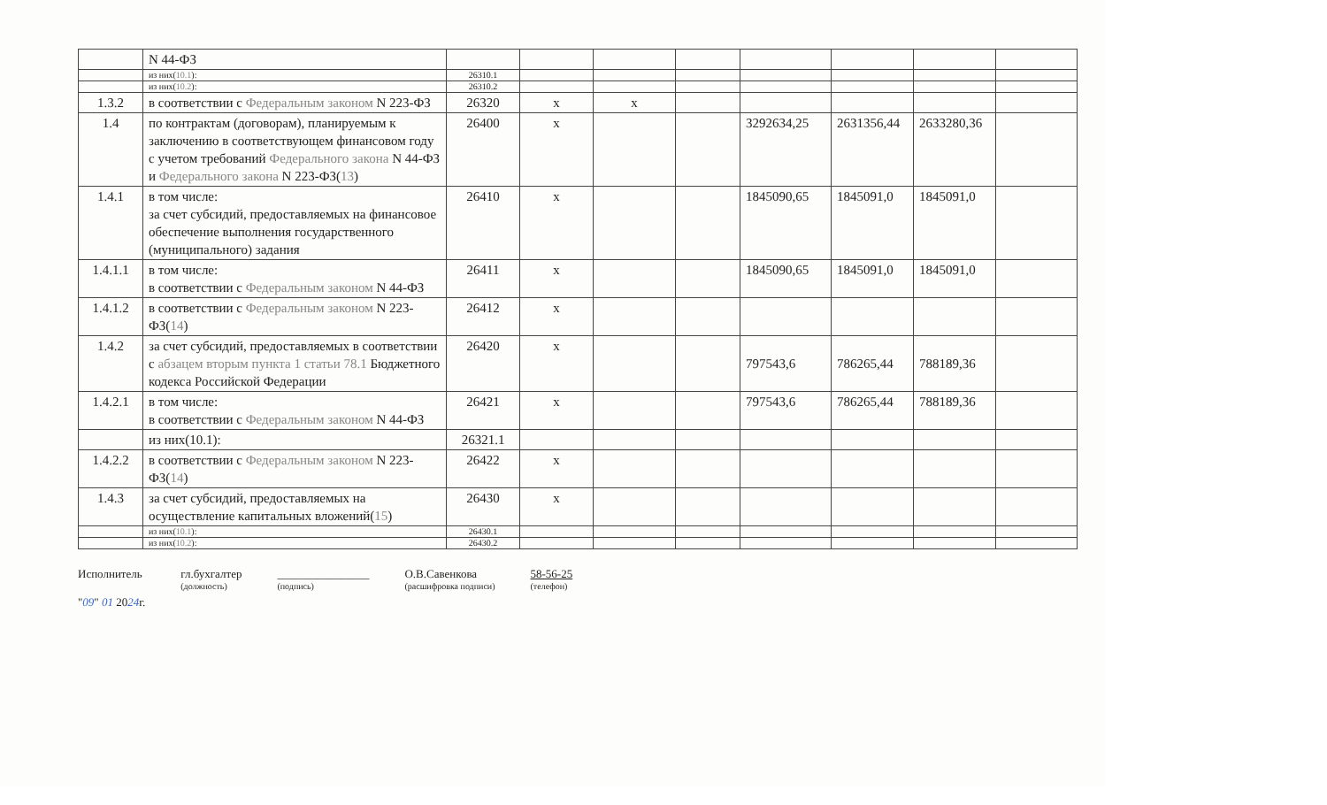| | N 44-ФЗ | | | | | | | | |
| | из них( 10.1 ): | 26310.1 | | | | | | | |
| | из них( 10.2 ): | 26310.2 | | | | | | | |
| 1.3.2 | в соответствии с Федеральным законом N 223-ФЗ | 26320 | x | x | | | | | |
| 1.4 | по контрактам (договорам), планируемым к заключению в соответствующем финансовом году с учетом требований Федерального закона N 44-ФЗ и Федерального закона N 223-ФЗ( 13 ) | 26400 | x | | | 3292634,25 | 2631356,44 | 2633280,36 | |
| 1.4.1 | в том числе: за счет субсидий, предоставляемых на финансовое обеспечение выполнения государственного (муниципального) задания | 26410 | x | | | 1845090,65 | 1845091,0 | 1845091,0 | |
| 1.4.1.1 | в том числе: в соответствии с Федеральным законом N 44-ФЗ | 26411 | x | | | 1845090,65 | 1845091,0 | 1845091,0 | |
| 1.4.1.2 | в соответствии с Федеральным законом N 223-ФЗ( 14 ) | 26412 | x | | | | | | |
| 1.4.2 | за счет субсидий, предоставляемых в соответствии с абзацем вторым пункта 1 статьи 78.1 Бюджетного кодекса Российской Федерации | 26420 | x | | | 797543,6 | 786265,44 | 788189,36 | |
| 1.4.2.1 | в том числе: в соответствии с Федеральным законом N 44-ФЗ | 26421 | x | | | 797543,6 | 786265,44 | 788189,36 | |
| | из них(10.1): | 26321.1 | | | | | | | |
| 1.4.2.2 | в соответствии с Федеральным законом N 223-ФЗ( 14 ) | 26422 | x | | | | | | |
| 1.4.3 | за счет субсидий, предоставляемых на осуществление капитальных вложений( 15 ) | 26430 | x | | | | | | |
| | из них( 10.1 ): | 26430.1 | | | | | | | |
| | из них( 10.2 ): | 26430.2 | | | | | | | |
Исполнитель
"09" 01 2024г.
гл.бухгалтер
(должность)
________________
(подпись)
О.В.Савенкова
(расшифровка подписи)
58-56-25
(телефон)